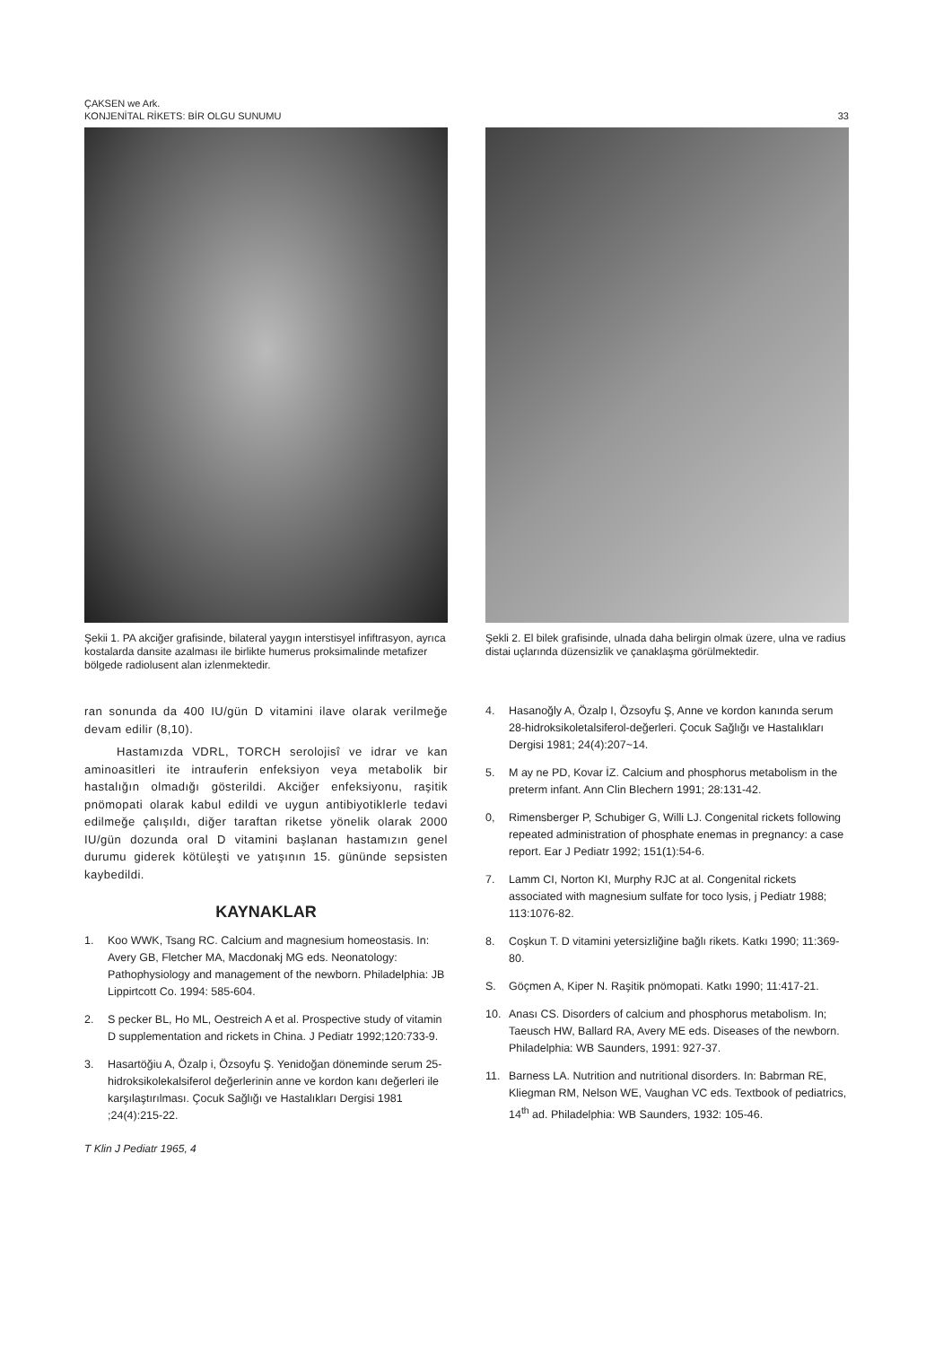ÇAKSEN we Ark.
KONJENİTAL RİKETS: BİR OLGU SUNUMU
33
Şekii 1. PA akciğer grafisinde, bilateral yaygın interstisyel infiftrasyon, ayrıca kostalarda dansite azalması ile birlikte humerus proksimalinde metafizer bölgede radiolusent alan izlenmektedir.
Şekli 2. El bilek grafisinde, ulnada daha belirgin olmak üzere, ulna ve radius distai uçlarında düzensizlik ve çanaklaşma görülmektedir.
ran sonunda da 400 IU/gün D vitamini ilave olarak verilmeğe devam edilir (8,10).
Hastamızda VDRL, TORCH serolojisî ve idrar ve kan aminoasitleri ite intrauferin enfeksiyon veya metabolik bir hastalığın olmadığı gösterildi. Akciğer enfeksiyonu, raşitik pnömopati olarak kabul edildi ve uygun antibiyotiklerle tedavi edilmeğe çalışıldı, diğer taraftan riketse yönelik olarak 2000 IU/gün dozunda oral D vitamini başlanan hastamızın genel durumu giderek kötüleşti ve yatışının 15. gününde sepsisten kaybedildi.
KAYNAKLAR
1. Koo WWK, Tsang RC. Calcium and magnesium homeostasis. In: Avery GB, Fletcher MA, Macdonakj MG eds. Neonatology: Pathophysiology and management of the newborn. Philadelphia: JB Lippirtcott Co. 1994: 585-604.
2. S pecker BL, Ho ML, Oestreich A et al. Prospective study of vitamin D supplementation and rickets in China. J Pediatr 1992;120:733-9.
3. Hasartöğiu A, Özalp i, Özsoyfu Ş. Yenidoğan döneminde serum 25-hidroksikolekalsiferol değerlerinin anne ve kordon kanı değerleri ile karşılaştırılması. Çocuk Sağlığı ve Hastalıkları Dergisi 1981 ;24(4):215-22.
T Klin J Pediatr 1965, 4
4. Hasanoğly A, Özalp I, Özsoyfu Ş, Anne ve kordon kanında serum 28-hidroksikoletalsiferol-değerleri. Çocuk Sağlığı ve Hastalıkları Dergisi 1981; 24(4):207~14.
5. M ay ne PD, Kovar İZ. Calcium and phosphorus metabolism in the preterm infant. Ann Clin Blechern 1991; 28:131-42.
0, Rimensberger P, Schubiger G, Willi LJ. Congenital rickets following repeated administration of phosphate enemas in pregnancy: a case report. Ear J Pediatr 1992; 151(1):54-6.
7. Lamm CI, Norton KI, Murphy RJC at al. Congenital rickets associated with magnesium sulfate for toco lysis, j Pediatr 1988; 113:1076-82.
8. Coşkun T. D vitamini yetersizliğine bağlı rikets. Katkı 1990; 11:369-80.
S. Göçmen A, Kiper N. Raşitik pnömopati. Katkı 1990; 11:417-21.
10. Anası CS. Disorders of calcium and phosphorus metabolism. In; Taeusch HW, Ballard RA, Avery ME eds. Diseases of the newborn. Philadelphia: WB Saunders, 1991: 927-37.
11. Barness LA. Nutrition and nutritional disorders. In: Babrman RE, Kliegman RM, Nelson WE, Vaughan VC eds. Textbook of pediatrics, 14<sup>th</sup> ad. Philadelphia: WB Saunders, 1932: 105-46.